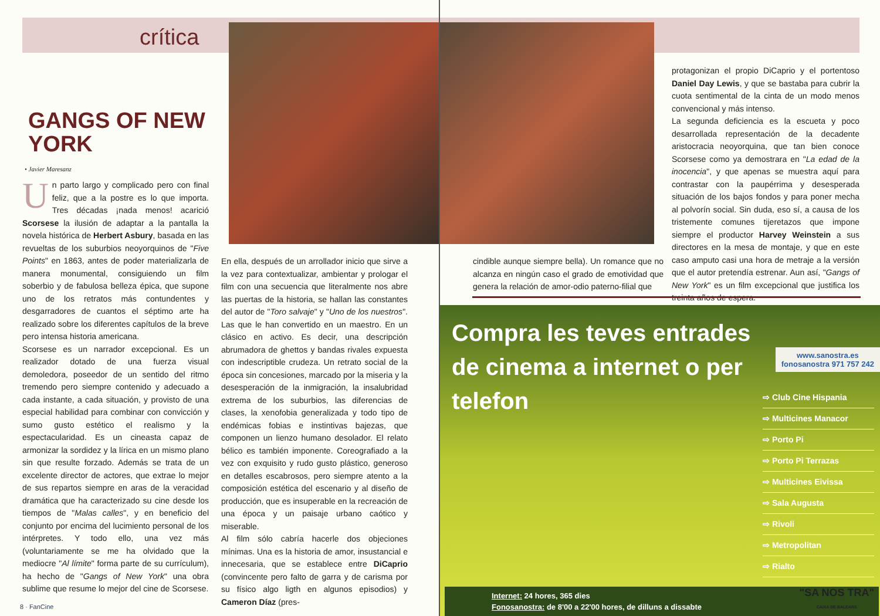crítica
GANGS OF NEW YORK
• Javier Maresanz
Un parto largo y complicado pero con final feliz, que a la postre es lo que importa. Tres décadas ¡nada menos! acarició Scorsese la ilusión de adaptar a la pantalla la novela histórica de Herbert Asbury, basada en las revueltas de los suburbios neoyorquinos de "Five Points" en 1863, antes de poder materializarla de manera monumental, consiguiendo un film soberbio y de fabulosa belleza épica, que supone uno de los retratos más contundentes y desgarradores de cuantos el séptimo arte ha realizado sobre los diferentes capítulos de la breve pero intensa historia americana.
Scorsese es un narrador excepcional. Es un realizador dotado de una fuerza visual demoledora, poseedor de un sentido del ritmo tremendo pero siempre contenido y adecuado a cada instante, a cada situación, y provisto de una especial habilidad para combinar con convicción y sumo gusto estético el realismo y la espectacularidad. Es un cineasta capaz de armonizar la sordidez y la lírica en un mismo plano sin que resulte forzado. Además se trata de un excelente director de actores, que extrae lo mejor de sus repartos siempre en aras de la veracidad dramática que ha caracterizado su cine desde los tiempos de "Malas calles", y en beneficio del conjunto por encima del lucimiento personal de los intérpretes. Y todo ello, una vez más (voluntariamente se me ha olvidado que la mediocre "Al límite" forma parte de su currículum), ha hecho de "Gangs of New York" una obra sublime que resume lo mejor del cine de Scorsese.
En ella, después de un arrollador inicio que sirve a la vez para contextualizar, ambientar y prologar el film con una secuencia que literalmente nos abre las puertas de la historia, se hallan las constantes del autor de "Toro salvaje" y "Uno de los nuestros". Las que le han convertido en un maestro. En un clásico en activo. Es decir, una descripción abrumadora de ghettos y bandas rivales expuesta con indescriptible crudeza. Un retrato social de la época sin concesiones, marcado por la miseria y la desesperación de la inmigración, la insalubridad extrema de los suburbios, las diferencias de clases, la xenofobia generalizada y todo tipo de endémicas fobias e instintivas bajezas, que componen un lienzo humano desolador. El relato bélico es también imponente. Coreografiado a la vez con exquisito y rudo gusto plástico, generoso en detalles escabrosos, pero siempre atento a la composición estética del escenario y al diseño de producción, que es insuperable en la recreación de una época y un paisaje urbano caótico y miserable.
Al film sólo cabría hacerle dos objeciones mínimas. Una es la historia de amor, insustancial e innecesaria, que se establece entre DiCaprio (convincente pero falto de garra y de carisma por su físico algo ligth en algunos episodios) y Cameron Díaz (pres-
8 · FanCine
protagonizan el propio DiCaprio y el portentoso Daniel Day Lewis, y que se bastaba para cubrir la cuota sentimental de la cinta de un modo menos convencional y más intenso.
La segunda deficiencia es la escueta y poco desarrollada representación de la decadente aristocracia neoyorquina, que tan bien conoce Scorsese como ya demostrara en "La edad de la inocencia", y que apenas se muestra aquí para contrastar con la paupérrima y desesperada situación de los bajos fondos y para poner mecha al polvorín social. Sin duda, eso sí, a causa de los tristemente comunes tijeretazos que impone siempre el productor Harvey Weinstein a sus directores en la mesa de montaje, y que en este caso amputo casi una hora de metraje a la versión que el autor pretendía estrenar. Aun así, "Gangs of New York" es un film excepcional que justifica los treinta años de espera.
cindible aunque siempre bella). Un romance que no alcanza en ningún caso el grado de emotividad que genera la relación de amor-odio paterno-filial que
Compra les teves entrades de cinema a internet o per telefon
www.sanostra.es
fonosanostra 971 757 242
⇨ Club Cine Hispania
⇨ Multicines Manacor
⇨ Porto Pi
⇨ Porto Pi Terrazas
⇨ Multicines Eivissa
⇨ Sala Augusta
⇨ Rivoli
⇨ Metropolitan
⇨ Rialto
Internet: 24 hores, 365 dies
Fonosanostra: de 8'00 a 22'00 hores, de dilluns a dissabte
"SA NOS TRA"
CAIXA DE BALEARS